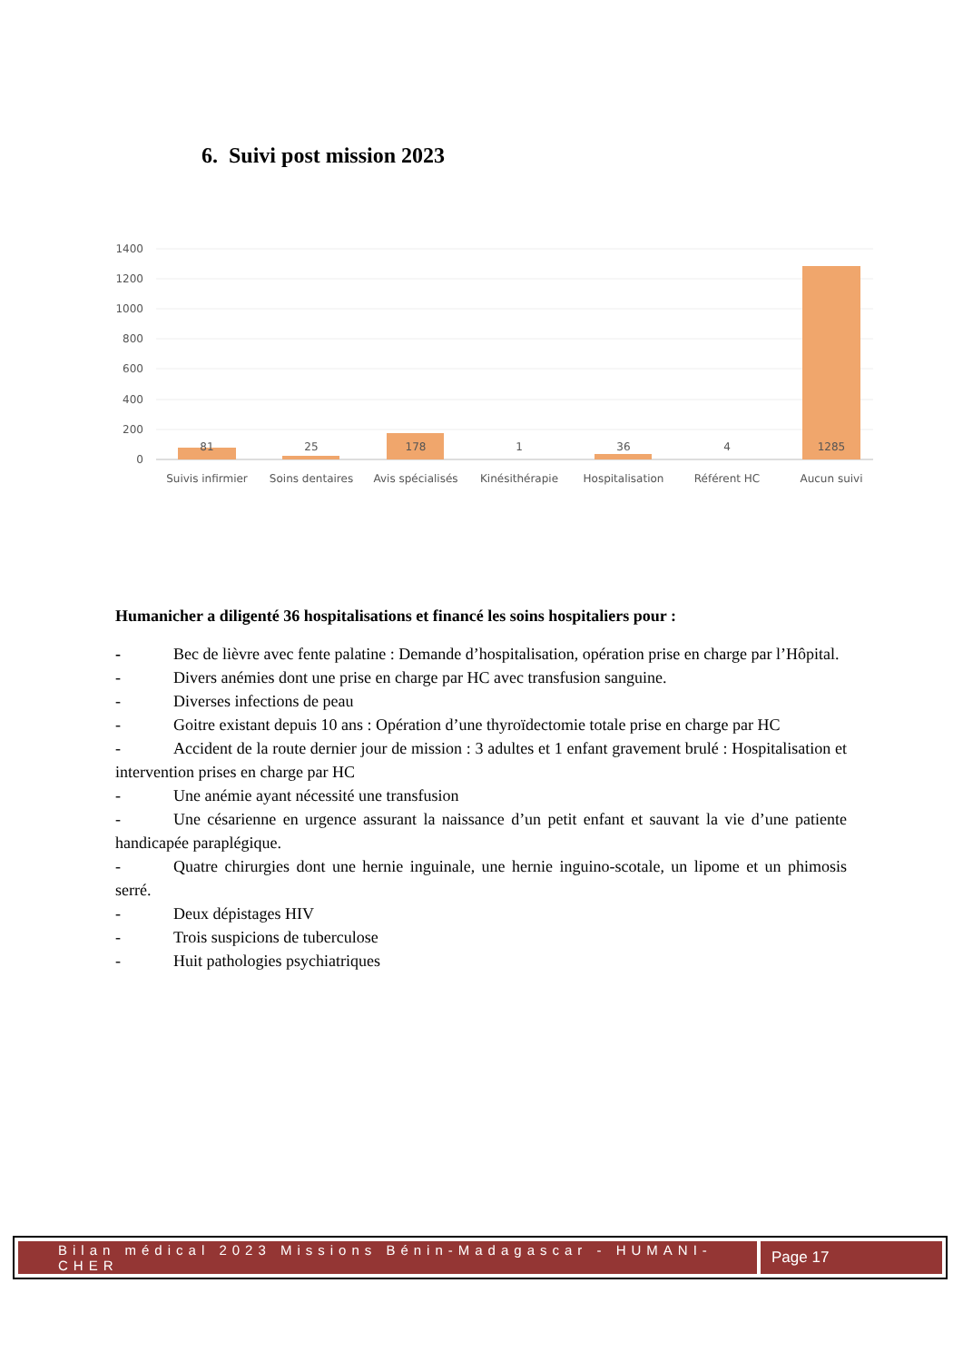6. Suivi post mission 2023
1400
1200
1000
800
600
400
200
0
81
25
178
1
36
4
1285
Suivis infirmier
Soins dentaires
Avis spécialisés
Kinésithérapie
Hospitalisation
Référent HC
Aucun suivi
Humanicher a diligenté 36 hospitalisations et financé les soins hospitaliers pour :
- Bec de lièvre avec fente palatine : Demande d’hospitalisation, opération prise en charge par l’Hôpital.
- Divers anémies dont une prise en charge par HC avec transfusion sanguine.
- Diverses infections de peau
- Goitre existant depuis 10 ans : Opération d’une thyroïdectomie totale prise en charge par HC
- Accident de la route dernier jour de mission : 3 adultes et 1 enfant gravement brulé : Hospitalisation et intervention prises en charge par HC
- Une anémie ayant nécessité une transfusion
- Une césarienne en urgence assurant la naissance d’un petit enfant et sauvant la vie d’une patiente handicapée paraplégique.
- Quatre chirurgies dont une hernie inguinale, une hernie inguino-scotale, un lipome et un phimosis serré.
- Deux dépistages HIV
- Trois suspicions de tuberculose
- Huit pathologies psychiatriques
Bilan médical 2023 Missions Bénin-Madagascar - HUMANI-CHER
Page 17